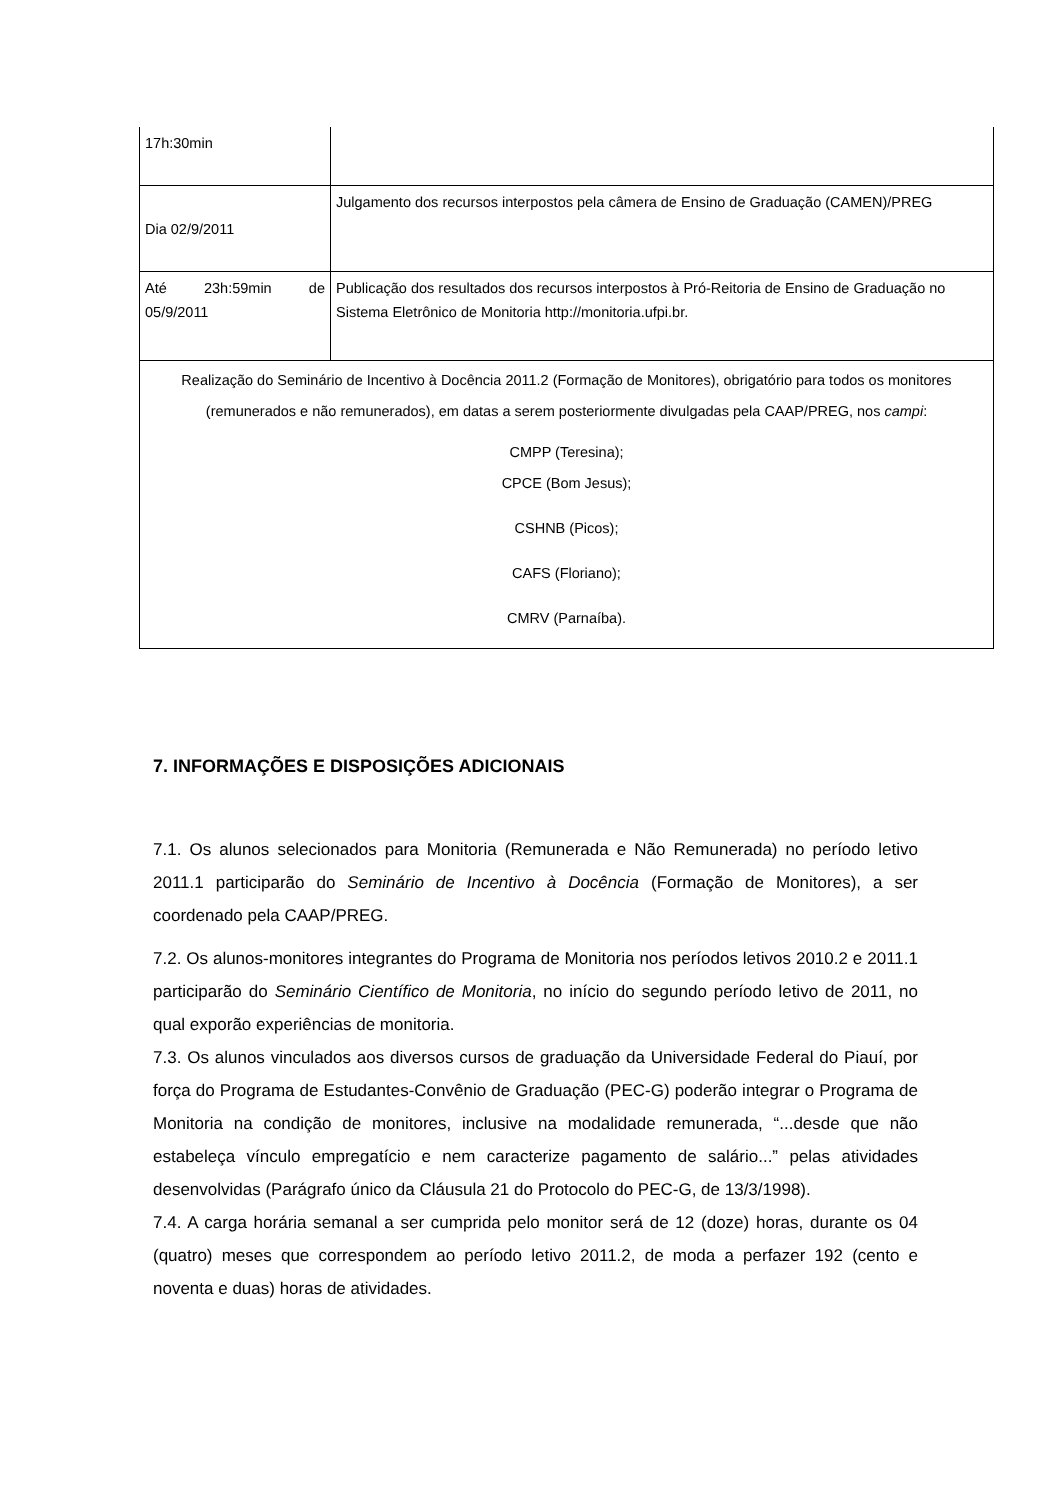| 17h:30min | |
| Dia 02/9/2011 | Julgamento dos recursos interpostos pela câmera de Ensino de Graduação (CAMEN)/PREG |
| Até 23h:59min de 05/9/2011 | Publicação dos resultados dos recursos interpostos à Pró-Reitoria de Ensino de Graduação no Sistema Eletrônico de Monitoria http://monitoria.ufpi.br. |
| Realização do Seminário de Incentivo à Docência 2011.2 (Formação de Monitores), obrigatório para todos os monitores (remunerados e não remunerados), em datas a serem posteriormente divulgadas pela CAAP/PREG, nos campi : CMPP (Teresina); CPCE (Bom Jesus); CSHNB (Picos); CAFS (Floriano); CMRV (Parnaíba). | |
7. INFORMAÇÕES E DISPOSIÇÕES ADICIONAIS
7.1. Os alunos selecionados para Monitoria (Remunerada e Não Remunerada) no período letivo 2011.1 participarão do Seminário de Incentivo à Docência (Formação de Monitores), a ser coordenado pela CAAP/PREG.
7.2. Os alunos-monitores integrantes do Programa de Monitoria nos períodos letivos 2010.2 e 2011.1 participarão do Seminário Científico de Monitoria, no início do segundo período letivo de 2011, no qual exporão experiências de monitoria.
7.3. Os alunos vinculados aos diversos cursos de graduação da Universidade Federal do Piauí, por força do Programa de Estudantes-Convênio de Graduação (PEC-G) poderão integrar o Programa de Monitoria na condição de monitores, inclusive na modalidade remunerada, “...desde que não estabeleça vínculo empregatício e nem caracterize pagamento de salário...” pelas atividades desenvolvidas (Parágrafo único da Cláusula 21 do Protocolo do PEC-G, de 13/3/1998).
7.4. A carga horária semanal a ser cumprida pelo monitor será de 12 (doze) horas, durante os 04 (quatro) meses que correspondem ao período letivo 2011.2, de moda a perfazer 192 (cento e noventa e duas) horas de atividades.